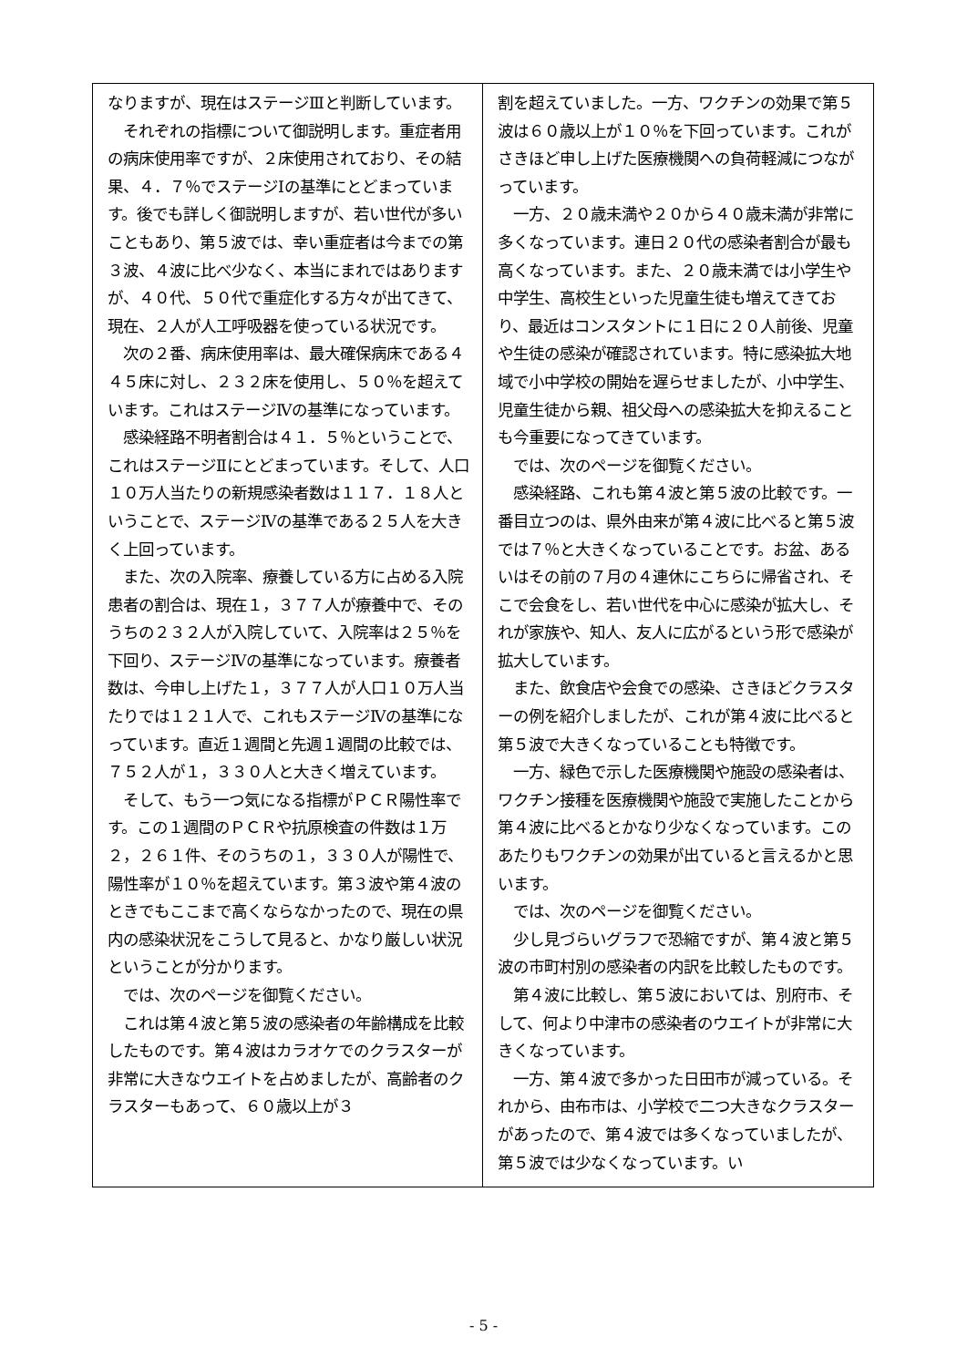なりますが、現在はステージⅢと判断しています。
　それぞれの指標について御説明します。重症者用の病床使用率ですが、２床使用されており、その結果、４．７％でステージⅠの基準にとどまっています。後でも詳しく御説明しますが、若い世代が多いこともあり、第５波では、幸い重症者は今までの第３波、４波に比べ少なく、本当にまれではありますが、４０代、５０代で重症化する方々が出てきて、現在、２人が人工呼吸器を使っている状況です。
　次の２番、病床使用率は、最大確保病床である４４５床に対し、２３２床を使用し、５０％を超えています。これはステージⅣの基準になっています。
　感染経路不明者割合は４１．５％ということで、これはステージⅡにとどまっています。そして、人口１０万人当たりの新規感染者数は１１７．１８人ということで、ステージⅣの基準である２５人を大きく上回っています。
　また、次の入院率、療養している方に占める入院患者の割合は、現在１，３７７人が療養中で、そのうちの２３２人が入院していて、入院率は２５％を下回り、ステージⅣの基準になっています。療養者数は、今申し上げた１，３７７人が人口１０万人当たりでは１２１人で、これもステージⅣの基準になっています。直近１週間と先週１週間の比較では、７５２人が１，３３０人と大きく増えています。
　そして、もう一つ気になる指標がＰＣＲ陽性率です。この１週間のＰＣＲや抗原検査の件数は１万２，２６１件、そのうちの１，３３０人が陽性で、陽性率が１０％を超えています。第３波や第４波のときでもここまで高くならなかったので、現在の県内の感染状況をこうして見ると、かなり厳しい状況ということが分かります。
　では、次のページを御覧ください。
　これは第４波と第５波の感染者の年齢構成を比較したものです。第４波はカラオケでのクラスターが非常に大きなウエイトを占めましたが、高齢者のクラスターもあって、６０歳以上が３
割を超えていました。一方、ワクチンの効果で第５波は６０歳以上が１０％を下回っています。これがさきほど申し上げた医療機関への負荷軽減につながっています。
　一方、２０歳未満や２０から４０歳未満が非常に多くなっています。連日２０代の感染者割合が最も高くなっています。また、２０歳未満では小学生や中学生、高校生といった児童生徒も増えてきており、最近はコンスタントに１日に２０人前後、児童や生徒の感染が確認されています。特に感染拡大地域で小中学校の開始を遅らせましたが、小中学生、児童生徒から親、祖父母への感染拡大を抑えることも今重要になってきています。
　では、次のページを御覧ください。
　感染経路、これも第４波と第５波の比較です。一番目立つのは、県外由来が第４波に比べると第５波では７％と大きくなっていることです。お盆、あるいはその前の７月の４連休にこちらに帰省され、そこで会食をし、若い世代を中心に感染が拡大し、それが家族や、知人、友人に広がるという形で感染が拡大しています。
　また、飲食店や会食での感染、さきほどクラスターの例を紹介しましたが、これが第４波に比べると第５波で大きくなっていることも特徴です。
　一方、緑色で示した医療機関や施設の感染者は、ワクチン接種を医療機関や施設で実施したことから第４波に比べるとかなり少なくなっています。このあたりもワクチンの効果が出ていると言えるかと思います。
　では、次のページを御覧ください。
　少し見づらいグラフで恐縮ですが、第４波と第５波の市町村別の感染者の内訳を比較したものです。
　第４波に比較し、第５波においては、別府市、そして、何より中津市の感染者のウエイトが非常に大きくなっています。
　一方、第４波で多かった日田市が減っている。それから、由布市は、小学校で二つ大きなクラスターがあったので、第４波では多くなっていましたが、第５波では少なくなっています。い
- 5 -